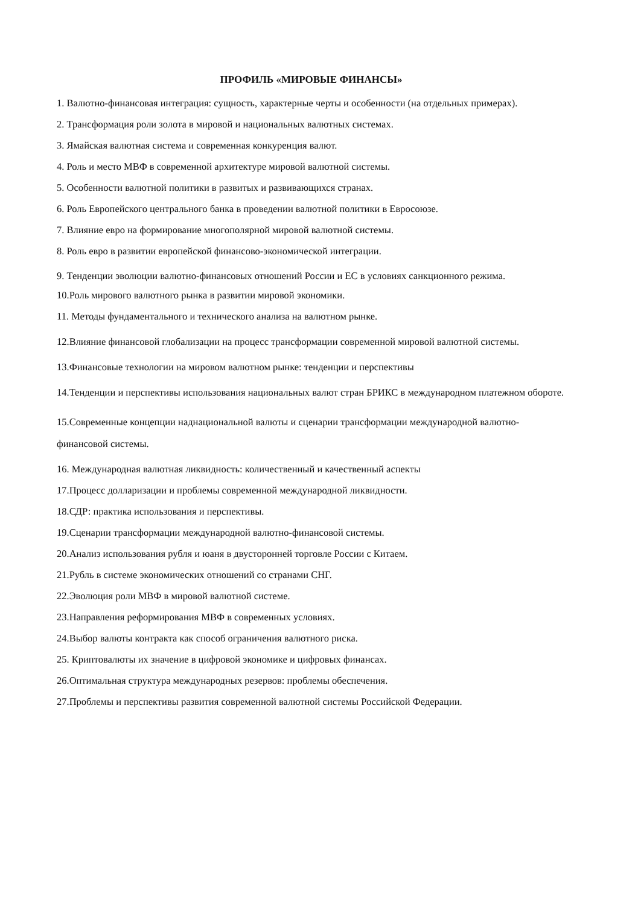ПРОФИЛЬ «МИРОВЫЕ ФИНАНСЫ»
1. Валютно-финансовая интеграция: сущность, характерные черты и особенности (на отдельных примерах).
2. Трансформация роли золота в мировой и национальных валютных системах.
3. Ямайская валютная система и современная конкуренция валют.
4. Роль и место МВФ в современной архитектуре мировой валютной системы.
5. Особенности валютной политики в развитых и развивающихся странах.
6. Роль Европейского центрального банка в проведении валютной политики в Евросоюзе.
7. Влияние евро на формирование многополярной мировой валютной системы.
8. Роль евро в развитии европейской финансово-экономической интеграции.
9. Тенденции эволюции валютно-финансовых отношений России и ЕС в условиях санкционного режима.
10.Роль мирового валютного рынка в развитии мировой экономики.
11. Методы фундаментального и технического анализа на валютном рынке.
12.Влияние финансовой глобализации на процесс трансформации современной мировой валютной системы.
13.Финансовые технологии на мировом валютном рынке: тенденции и перспективы
14.Тенденции и перспективы использования национальных валют стран БРИКС в международном платежном обороте.
15.Современные концепции наднациональной валюты и сценарии трансформации международной валютно-финансовой системы.
16. Международная валютная ликвидность: количественный и качественный аспекты
17.Процесс долларизации и проблемы современной международной ликвидности.
18.СДР: практика использования и перспективы.
19.Сценарии трансформации международной валютно-финансовой системы.
20.Анализ использования рубля и юаня в двусторонней торговле России с Китаем.
21.Рубль в системе экономических отношений со странами СНГ.
22.Эволюция роли МВФ в мировой валютной системе.
23.Направления реформирования МВФ в современных условиях.
24.Выбор валюты контракта как способ ограничения валютного риска.
25. Криптовалюты их значение в цифровой экономике и цифровых финансах.
26.Оптимальная структура международных резервов: проблемы обеспечения.
27.Проблемы и перспективы развития современной валютной системы Российской Федерации.